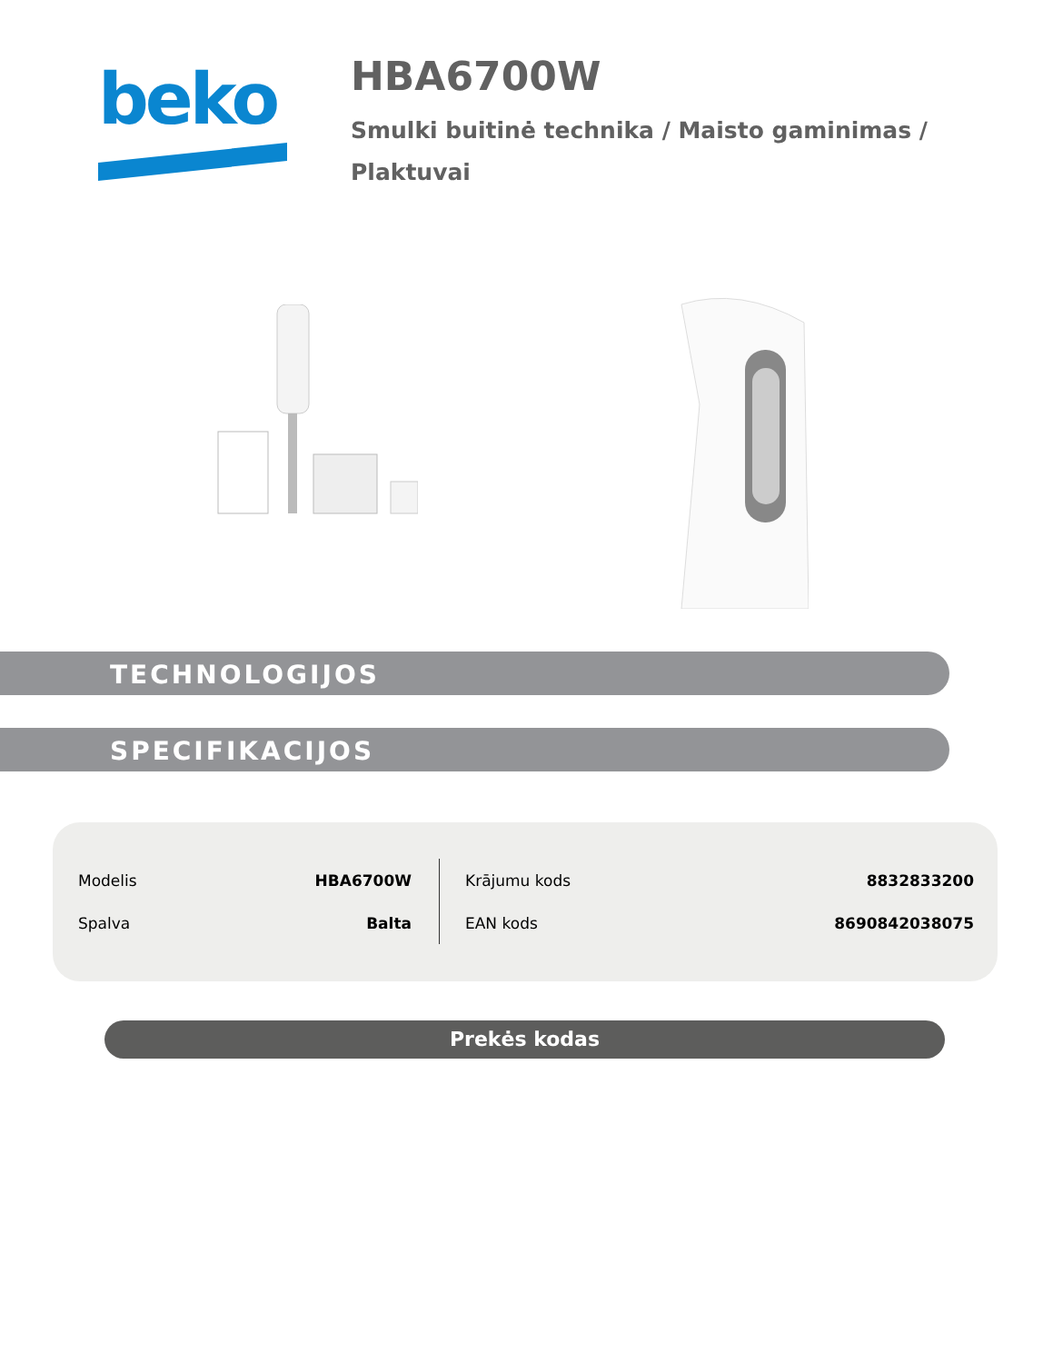beko
HBA6700W
Smulki buitinė technika / Maisto gaminimas /
Plaktuvai
TECHNOLOGIJOS
SPECIFIKACIJOS
| Modelis | HBA6700W | Krājumu kods | 8832833200 |
| Spalva | Balta | EAN kods | 8690842038075 |
Prekės kodas